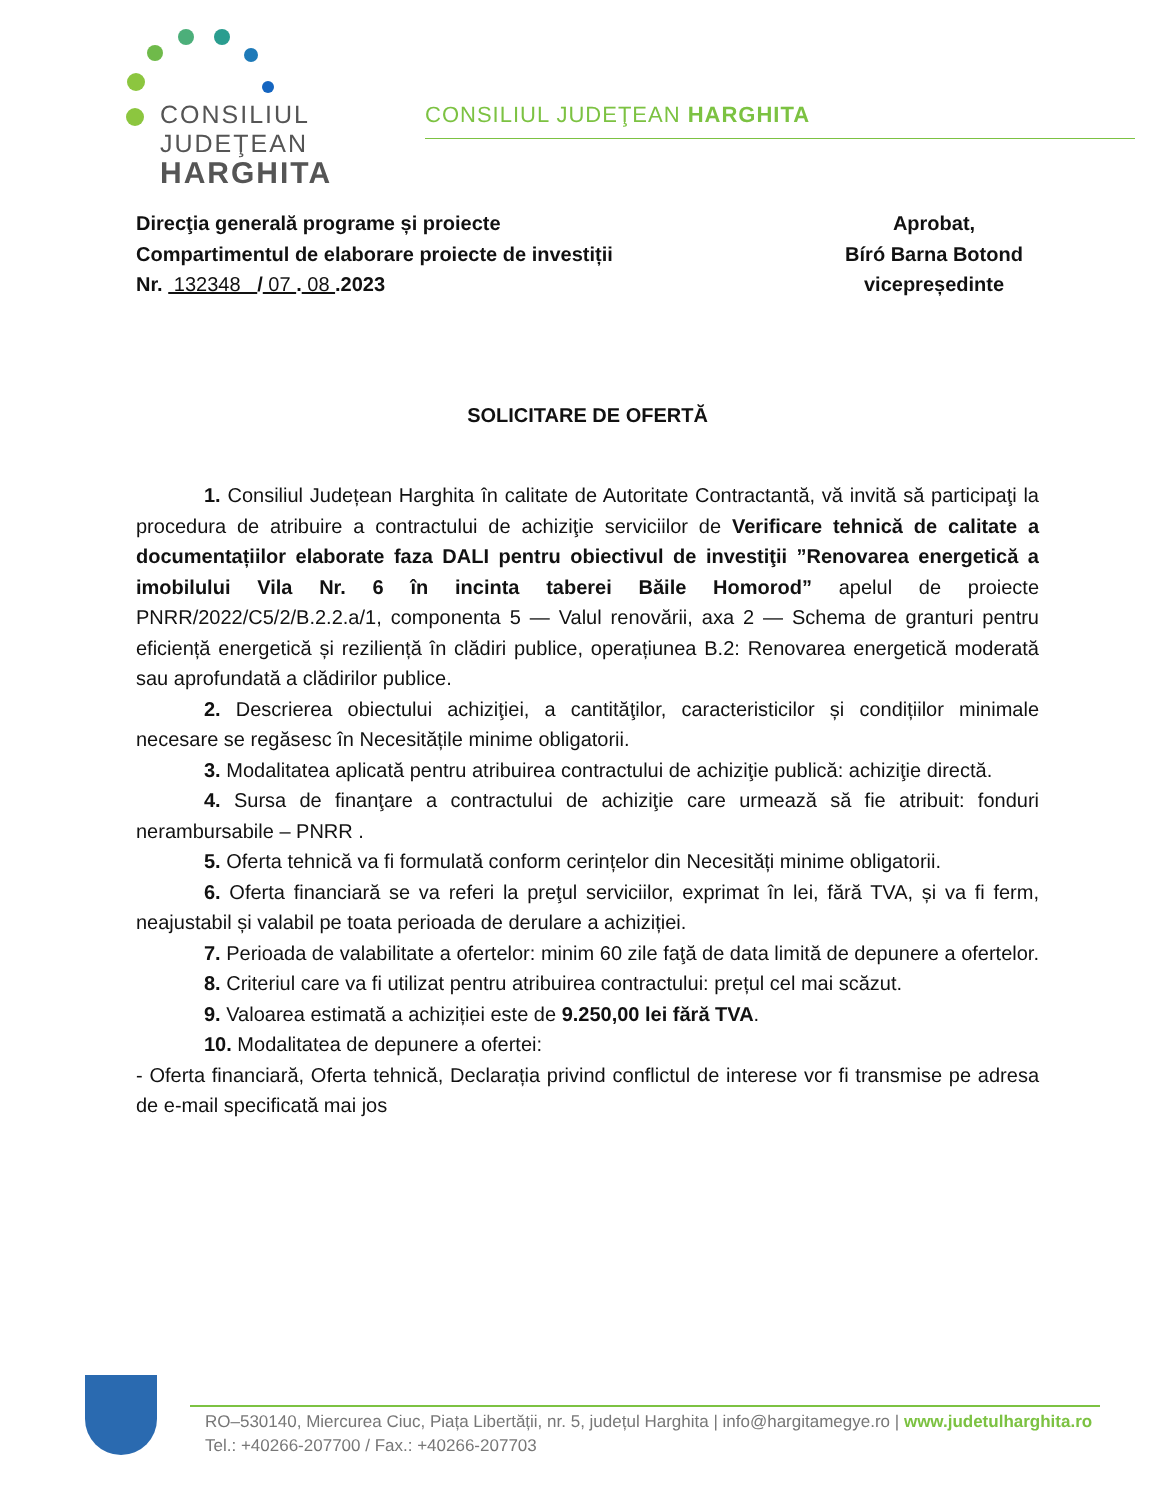CONSILIUL
JUDEŢEAN
HARGHITA
CONSILIUL JUDEŢEAN HARGHITA
Direcţia generală programe și proiecte
Compartimentul de elaborare proiecte de investiții
Nr. 132348 / 07 . 08 .2023
Aprobat,
Bíró Barna Botond
vicepreședinte
SOLICITARE DE OFERTĂ
1. Consiliul Județean Harghita în calitate de Autoritate Contractantă, vă invită să participaţi la procedura de atribuire a contractului de achiziţie serviciilor de Verificare tehnică de calitate a documentațiilor elaborate faza DALI pentru obiectivul de investiţii ”Renovarea energetică a imobilului Vila Nr. 6 în incinta taberei Băile Homorod” apelul de proiecte PNRR/2022/C5/2/B.2.2.a/1, componenta 5 — Valul renovării, axa 2 — Schema de granturi pentru eficiență energetică și reziliență în clădiri publice, operațiunea B.2: Renovarea energetică moderată sau aprofundată a clădirilor publice.
2. Descrierea obiectului achiziţiei, a cantităţilor, caracteristicilor și condițiilor minimale necesare se regăsesc în Necesitățile minime obligatorii.
3. Modalitatea aplicată pentru atribuirea contractului de achiziţie publică: achiziţie directă.
4. Sursa de finanţare a contractului de achiziţie care urmează să fie atribuit: fonduri nerambursabile – PNRR .
5. Oferta tehnică va fi formulată conform cerințelor din Necesități minime obligatorii.
6. Oferta financiară se va referi la preţul serviciilor, exprimat în lei, fără TVA, și va fi ferm, neajustabil și valabil pe toata perioada de derulare a achiziției.
7. Perioada de valabilitate a ofertelor: minim 60 zile faţă de data limită de depunere a ofertelor.
8. Criteriul care va fi utilizat pentru atribuirea contractului: prețul cel mai scăzut.
9. Valoarea estimată a achiziției este de 9.250,00 lei fără TVA.
10. Modalitatea de depunere a ofertei:
- Oferta financiară, Oferta tehnică, Declarația privind conflictul de interese vor fi transmise pe adresa de e-mail specificată mai jos
RO–530140, Miercurea Ciuc, Piața Libertății, nr. 5, județul Harghita | info@hargitamegye.ro | www.judetulharghita.ro
Tel.: +40266-207700 / Fax.: +40266-207703